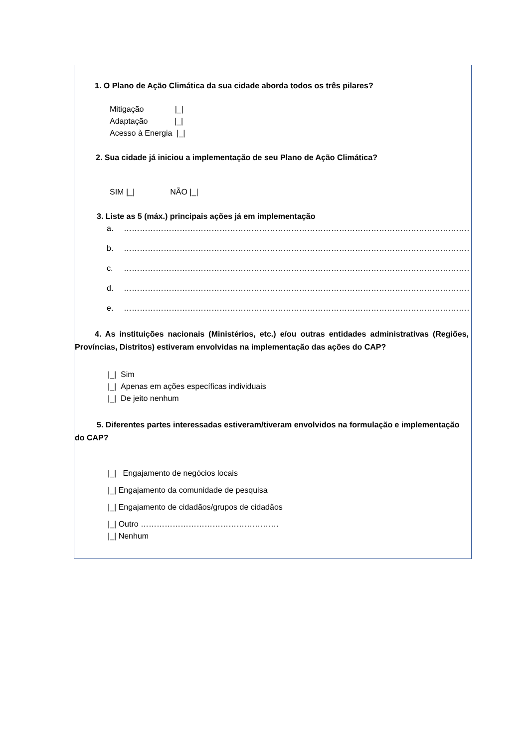1. O Plano de Ação Climática da sua cidade aborda todos os três pilares?
Mitigação |_|
Adaptação |_|
Acesso à Energia |_|
2. Sua cidade já iniciou a implementação de seu Plano de Ação Climática?
SIM |_| NÃO |_|
3. Liste as 5 (máx.) principais ações já em implementação
a. …………………………………………………………………………………………………………………………………………
b. …………………………………………………………………………………………………………………………………………
c. …………………………………………………………………………………………………………………………………………
d. …………………………………………………………………………………………………………………………………………
e. …………………………………………………………………………………………………………………………………………
4. As instituições nacionais (Ministérios, etc.) e/ou outras entidades administrativas (Regiões, Províncias, Distritos) estiveram envolvidas na implementação das ações do CAP?
|_| Sim
|_| Apenas em ações específicas individuais
|_| De jeito nenhum
5. Diferentes partes interessadas estiveram/tiveram envolvidos na formulação e implementação do CAP?
|_| Engajamento de negócios locais
|_| Engajamento da comunidade de pesquisa
|_| Engajamento de cidadãos/grupos de cidadãos
|_| Outro …………………………………………….
|_| Nenhum